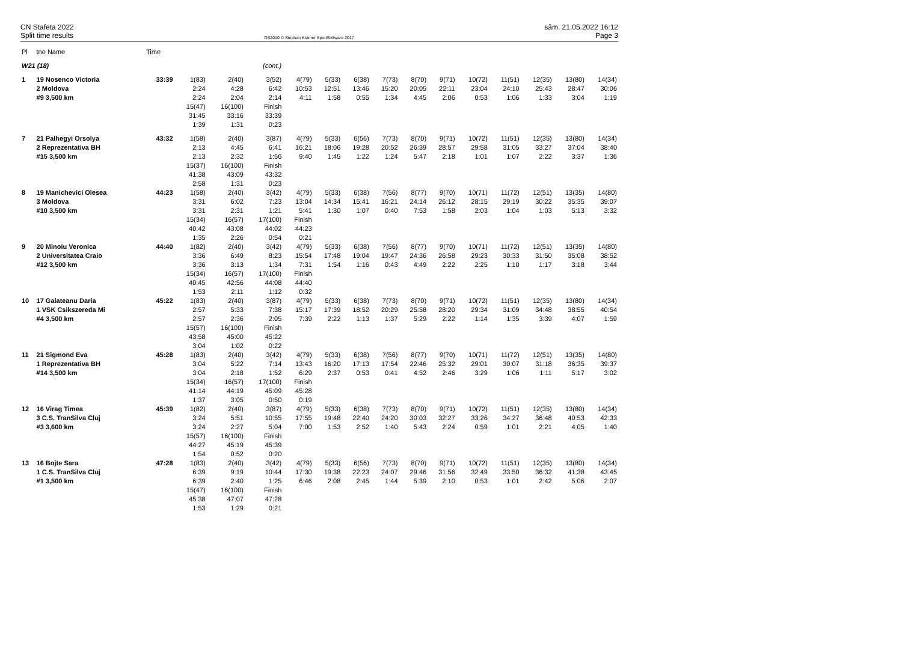CN Stafeta 2022
Split time results
OS2010 © Stephan Krämer SportSoftware 2017
sâm. 21.05.2022 16:12
Page 3
| Pl | tno Name | Time | | | | | | | | | | | | | | |
| --- | --- | --- | --- | --- | --- | --- | --- | --- | --- | --- | --- | --- | --- | --- | --- | --- |
| W21 (18) | | | | | (cont.) | | | | | | | | | | | |
| 1 | 19 Nosenco Victoria 2 Moldova #9 3,500 km | 33:39 | 1(83) 2:24 2:24 15(47) 31:45 1:39 | 2(40) 4:28 2:04 16(100) 33:16 1:31 | 3(52) 6:42 2:14 Finish 33:39 0:23 | 4(79) 10:53 4:11 | 5(33) 12:51 1:58 | 6(38) 13:46 0:55 | 7(73) 15:20 1:34 | 8(70) 20:05 4:45 | 9(71) 22:11 2:06 | 10(72) 23:04 0:53 | 11(51) 24:10 1:06 | 12(35) 25:43 1:33 | 13(80) 28:47 3:04 | 14(34) 30:06 1:19 |
| 7 | 21 Palhegyi Orsolya 2 Reprezentativa BH #15 3,500 km | 43:32 | 1(58) 2:13 2:13 15(37) 41:38 2:58 | 2(40) 4:45 2:32 16(100) 43:09 1:31 | 3(87) 6:41 1:56 Finish 43:32 0:23 | 4(79) 16:21 9:40 | 5(33) 18:06 1:45 | 6(56) 19:28 1:22 | 7(73) 20:52 1:24 | 8(70) 26:39 5:47 | 9(71) 28:57 2:18 | 10(72) 29:58 1:01 | 11(51) 31:05 1:07 | 12(35) 33:27 2:22 | 13(80) 37:04 3:37 | 14(34) 38:40 1:36 |
| 8 | 19 Manichevici Olesea 3 Moldova #10 3,500 km | 44:23 | 1(58) 3:31 3:31 15(34) 40:42 1:35 | 2(40) 6:02 2:31 16(57) 43:08 2:26 | 3(42) 7:23 1:21 17(100) 44:02 0:54 | 4(79) 13:04 5:41 Finish 44:23 0:21 | 5(33) 14:34 1:30 | 6(38) 15:41 1:07 | 7(56) 16:21 0:40 | 8(77) 24:14 7:53 | 9(70) 26:12 1:58 | 10(71) 28:15 2:03 | 11(72) 29:19 1:04 | 12(51) 30:22 1:03 | 13(35) 35:35 5:13 | 14(80) 39:07 3:32 |
| 9 | 20 Minoiu Veronica 2 Universitatea Craio #12 3,500 km | 44:40 | 1(82) 3:36 3:36 15(34) 40:45 1:53 | 2(40) 6:49 3:13 16(57) 42:56 2:11 | 3(42) 8:23 1:34 17(100) 44:08 1:12 | 4(79) 15:54 7:31 Finish 44:40 0:32 | 5(33) 17:48 1:54 | 6(38) 19:04 1:16 | 7(56) 19:47 0:43 | 8(77) 24:36 4:49 | 9(70) 26:58 2:22 | 10(71) 29:23 2:25 | 11(72) 30:33 1:10 | 12(51) 31:50 1:17 | 13(35) 35:08 3:18 | 14(80) 38:52 3:44 |
| 10 | 17 Galateanu Daria 1 VSK Csikszereda Mi #4 3,500 km | 45:22 | 1(83) 2:57 2:57 15(57) 43:58 3:04 | 2(40) 5:33 2:36 16(100) 45:00 1:02 | 3(87) 7:38 2:05 Finish 45:22 0:22 | 4(79) 15:17 7:39 | 5(33) 17:39 2:22 | 6(38) 18:52 1:13 | 7(73) 20:29 1:37 | 8(70) 25:58 5:29 | 9(71) 28:20 2:22 | 10(72) 29:34 1:14 | 11(51) 31:09 1:35 | 12(35) 34:48 3:39 | 13(80) 38:55 4:07 | 14(34) 40:54 1:59 |
| 11 | 21 Sigmond Eva 1 Reprezentativa BH #14 3,500 km | 45:28 | 1(83) 3:04 3:04 15(34) 41:14 1:37 | 2(40) 5:22 2:18 16(57) 44:19 3:05 | 3(42) 7:14 1:52 17(100) 45:09 0:50 | 4(79) 13:43 6:29 Finish 45:28 0:19 | 5(33) 16:20 2:37 | 6(38) 17:13 0:53 | 7(56) 17:54 0:41 | 8(77) 22:46 4:52 | 9(70) 25:32 2:46 | 10(71) 29:01 3:29 | 11(72) 30:07 1:06 | 12(51) 31:18 1:11 | 13(35) 36:35 5:17 | 14(80) 39:37 3:02 |
| 12 | 16 Virag Timea 3 C.S. TranSilva Cluj #3 3,600 km | 45:39 | 1(82) 3:24 3:24 15(57) 44:27 1:54 | 2(40) 5:51 2:27 16(100) 45:19 0:52 | 3(87) 10:55 5:04 Finish 45:39 0:20 | 4(79) 17:55 7:00 | 5(33) 19:48 1:53 | 6(38) 22:40 2:52 | 7(73) 24:20 1:40 | 8(70) 30:03 5:43 | 9(71) 32:27 2:24 | 10(72) 33:26 0:59 | 11(51) 34:27 1:01 | 12(35) 36:48 2:21 | 13(80) 40:53 4:05 | 14(34) 42:33 1:40 |
| 13 | 16 Bojte Sara 1 C.S. TranSilva Cluj #1 3,500 km | 47:28 | 1(83) 6:39 6:39 15(47) 45:38 1:53 | 2(40) 9:19 2:40 16(100) 47:07 1:29 | 3(42) 10:44 1:25 Finish 47:28 0:21 | 4(79) 17:30 6:46 | 5(33) 19:38 2:08 | 6(56) 22:23 2:45 | 7(73) 24:07 1:44 | 8(70) 29:46 5:39 | 9(71) 31:56 2:10 | 10(72) 32:49 0:53 | 11(51) 33:50 1:01 | 12(35) 36:32 2:42 | 13(80) 41:38 5:06 | 14(34) 43:45 2:07 |